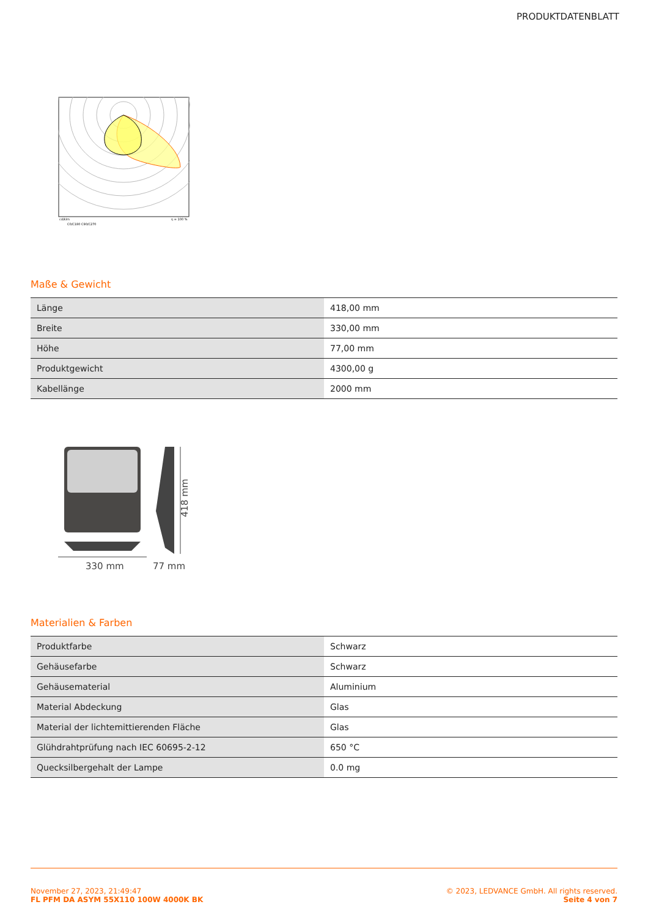PRODUKTDATENBLATT
cd/klm
η = 100 %
C0/C180 C90/C270
Maße & Gewicht
| Länge | 418,00 mm |
| Breite | 330,00 mm |
| Höhe | 77,00 mm |
| Produktgewicht | 4300,00 g |
| Kabellänge | 2000 mm |
330 mm
77 mm
418 mm
Materialien & Farben
| Produktfarbe | Schwarz |
| Gehäusefarbe | Schwarz |
| Gehäusematerial | Aluminium |
| Material Abdeckung | Glas |
| Material der lichtemittierenden Fläche | Glas |
| Glühdrahtprüfung nach IEC 60695-2-12 | 650 °C |
| Quecksilbergehalt der Lampe | 0.0 mg |
November 27, 2023, 21:49:47
FL PFM DA ASYM 55X110 100W 4000K BK
© 2023, LEDVANCE GmbH. All rights reserved.
Seite 4 von 7